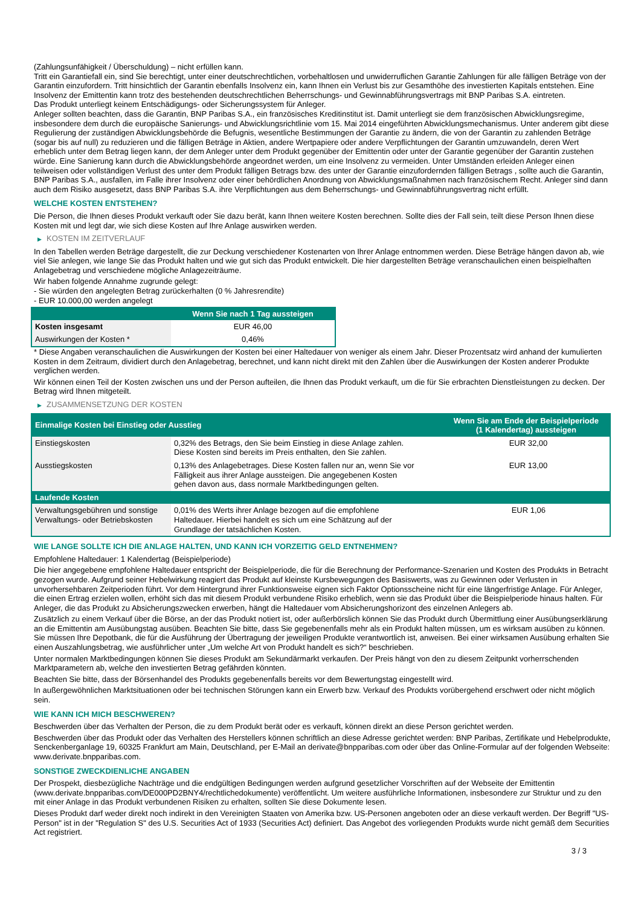(Zahlungsunfähigkeit / Überschuldung) – nicht erfüllen kann.
Tritt ein Garantiefall ein, sind Sie berechtigt, unter einer deutschrechtlichen, vorbehaltlosen und unwiderruflichen Garantie Zahlungen für alle fälligen Beträge von der Garantin einzufordern. Tritt hinsichtlich der Garantin ebenfalls Insolvenz ein, kann Ihnen ein Verlust bis zur Gesamthöhe des investierten Kapitals entstehen. Eine Insolvenz der Emittentin kann trotz des bestehenden deutschrechtlichen Beherrschungs- und Gewinnabführungsvertrags mit BNP Paribas S.A. eintreten.
Das Produkt unterliegt keinem Entschädigungs- oder Sicherungssystem für Anleger.
Anleger sollten beachten, dass die Garantin, BNP Paribas S.A., ein französisches Kreditinstitut ist. Damit unterliegt sie dem französischen Abwicklungsregime, insbesondere dem durch die europäische Sanierungs- und Abwicklungsrichtlinie vom 15. Mai 2014 eingeführten Abwicklungsmechanismus. Unter anderem gibt diese Regulierung der zuständigen Abwicklungsbehörde die Befugnis, wesentliche Bestimmungen der Garantie zu ändern, die von der Garantin zu zahlenden Beträge (sogar bis auf null) zu reduzieren und die fälligen Beträge in Aktien, andere Wertpapiere oder andere Verpflichtungen der Garantin umzuwandeln, deren Wert erheblich unter dem Betrag liegen kann, der dem Anleger unter dem Produkt gegenüber der Emittentin oder unter der Garantie gegenüber der Garantin zustehen würde. Eine Sanierung kann durch die Abwicklungsbehörde angeordnet werden, um eine Insolvenz zu vermeiden. Unter Umständen erleiden Anleger einen teilweisen oder vollständigen Verlust des unter dem Produkt fälligen Betrags bzw. des unter der Garantie einzufordernden fälligen Betrags , sollte auch die Garantin, BNP Paribas S.A., ausfallen, im Falle ihrer Insolvenz oder einer behördlichen Anordnung von Abwicklungsmaßnahmen nach französischem Recht. Anleger sind dann auch dem Risiko ausgesetzt, dass BNP Paribas S.A. ihre Verpflichtungen aus dem Beherrschungs- und Gewinnabführungsvertrag nicht erfüllt.
WELCHE KOSTEN ENTSTEHEN?
Die Person, die Ihnen dieses Produkt verkauft oder Sie dazu berät, kann Ihnen weitere Kosten berechnen. Sollte dies der Fall sein, teilt diese Person Ihnen diese Kosten mit und legt dar, wie sich diese Kosten auf Ihre Anlage auswirken werden.
▶ KOSTEN IM ZEITVERLAUF
In den Tabellen werden Beträge dargestellt, die zur Deckung verschiedener Kostenarten von Ihrer Anlage entnommen werden. Diese Beträge hängen davon ab, wie viel Sie anlegen, wie lange Sie das Produkt halten und wie gut sich das Produkt entwickelt. Die hier dargestellten Beträge veranschaulichen einen beispielhaften Anlagebetrag und verschiedene mögliche Anlagezeiträume.
Wir haben folgende Annahme zugrunde gelegt:
- Sie würden den angelegten Betrag zurückerhalten (0 % Jahresrendite)
- EUR 10.000,00 werden angelegt
| | Wenn Sie nach 1 Tag aussteigen |
| --- | --- |
| Kosten insgesamt | EUR 46,00 |
| Auswirkungen der Kosten * | 0,46% |
* Diese Angaben veranschaulichen die Auswirkungen der Kosten bei einer Haltedauer von weniger als einem Jahr. Dieser Prozentsatz wird anhand der kumulierten Kosten in dem Zeitraum, dividiert durch den Anlagebetrag, berechnet, und kann nicht direkt mit den Zahlen über die Auswirkungen der Kosten anderer Produkte verglichen werden.
Wir können einen Teil der Kosten zwischen uns und der Person aufteilen, die Ihnen das Produkt verkauft, um die für Sie erbrachten Dienstleistungen zu decken. Der Betrag wird Ihnen mitgeteilt.
▶ ZUSAMMENSETZUNG DER KOSTEN
| Einmalige Kosten bei Einstieg oder Ausstieg | | Wenn Sie am Ende der Beispielperiode (1 Kalendertag) aussteigen |
| --- | --- | --- |
| Einstiegskosten | 0,32% des Betrags, den Sie beim Einstieg in diese Anlage zahlen. Diese Kosten sind bereits im Preis enthalten, den Sie zahlen. | EUR 32,00 |
| Ausstiegskosten | 0,13% des Anlagebetrages. Diese Kosten fallen nur an, wenn Sie vor Fälligkeit aus ihrer Anlage aussteigen. Die angegebenen Kosten gehen davon aus, dass normale Marktbedingungen gelten. | EUR 13,00 |
| Laufende Kosten | | |
| Verwaltungsgebühren und sonstige Verwaltungs- oder Betriebskosten | 0,01% des Werts ihrer Anlage bezogen auf die empfohlene Haltedauer. Hierbei handelt es sich um eine Schätzung auf der Grundlage der tatsächlichen Kosten. | EUR 1,06 |
WIE LANGE SOLLTE ICH DIE ANLAGE HALTEN, UND KANN ICH VORZEITIG GELD ENTNEHMEN?
Empfohlene Haltedauer: 1 Kalendertag (Beispielperiode)
Die hier angegebene empfohlene Haltedauer entspricht der Beispielperiode, die für die Berechnung der Performance-Szenarien und Kosten des Produkts in Betracht gezogen wurde. Aufgrund seiner Hebelwirkung reagiert das Produkt auf kleinste Kursbewegungen des Basiswerts, was zu Gewinnen oder Verlusten in unvorhersehbaren Zeitperioden führt. Vor dem Hintergrund ihrer Funktionsweise eignen sich Faktor Optionsscheine nicht für eine längerfristige Anlage. Für Anleger, die einen Ertrag erzielen wollen, erhöht sich das mit diesem Produkt verbundene Risiko erheblich, wenn sie das Produkt über die Beispielperiode hinaus halten. Für Anleger, die das Produkt zu Absicherungszwecken erwerben, hängt die Haltedauer vom Absicherungshorizont des einzelnen Anlegers ab.
Zusätzlich zu einem Verkauf über die Börse, an der das Produkt notiert ist, oder außerbörslich können Sie das Produkt durch Übermittlung einer Ausübungserklärung an die Emittentin am Ausübungstag ausüben. Beachten Sie bitte, dass Sie gegebenenfalls mehr als ein Produkt halten müssen, um es wirksam ausüben zu können. Sie müssen Ihre Depotbank, die für die Ausführung der Übertragung der jeweiligen Produkte verantwortlich ist, anweisen. Bei einer wirksamen Ausübung erhalten Sie einen Auszahlungsbetrag, wie ausführlicher unter „Um welche Art von Produkt handelt es sich?“ beschrieben.
Unter normalen Marktbedingungen können Sie dieses Produkt am Sekundärmarkt verkaufen. Der Preis hängt von den zu diesem Zeitpunkt vorherrschenden Marktparametern ab, welche den investierten Betrag gefährden könnten.
Beachten Sie bitte, dass der Börsenhandel des Produkts gegebenenfalls bereits vor dem Bewertungstag eingestellt wird.
In außergewöhnlichen Marktsituationen oder bei technischen Störungen kann ein Erwerb bzw. Verkauf des Produkts vorübergehend erschwert oder nicht möglich sein.
WIE KANN ICH MICH BESCHWEREN?
Beschwerden über das Verhalten der Person, die zu dem Produkt berät oder es verkauft, können direkt an diese Person gerichtet werden.
Beschwerden über das Produkt oder das Verhalten des Herstellers können schriftlich an diese Adresse gerichtet werden: BNP Paribas, Zertifikate und Hebelprodukte, Senckenberganlage 19, 60325 Frankfurt am Main, Deutschland, per E-Mail an derivate@bnpparibas.com oder über das Online-Formular auf der folgenden Webseite: www.derivate.bnpparibas.com.
SONSTIGE ZWECKDIENLICHE ANGABEN
Der Prospekt, diesbezügliche Nachträge und die endgültigen Bedingungen werden aufgrund gesetzlicher Vorschriften auf der Webseite der Emittentin (www.derivate.bnpparibas.com/DE000PD2BNY4/rechtlichedokumente) veröffentlicht. Um weitere ausführliche Informationen, insbesondere zur Struktur und zu den mit einer Anlage in das Produkt verbundenen Risiken zu erhalten, sollten Sie diese Dokumente lesen.
Dieses Produkt darf weder direkt noch indirekt in den Vereinigten Staaten von Amerika bzw. US-Personen angeboten oder an diese verkauft werden. Der Begriff "US-Person" ist in der "Regulation S" des U.S. Securities Act of 1933 (Securities Act) definiert. Das Angebot des vorliegenden Produkts wurde nicht gemäß dem Securities Act registriert.
3 / 3